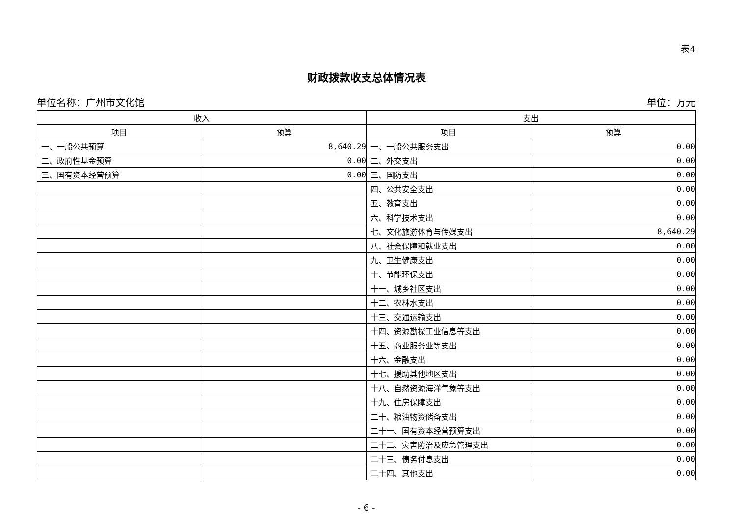表4
财政拨款收支总体情况表
单位名称：广州市文化馆 单位：万元
| 收入 | | 支出 | |
| --- | --- | --- | --- |
| 项目 | 预算 | 项目 | 预算 |
| 一、一般公共预算 | 8,640.29 | 一、一般公共服务支出 | 0.00 |
| 二、政府性基金预算 | 0.00 | 二、外交支出 | 0.00 |
| 三、国有资本经营预算 | 0.00 | 三、国防支出 | 0.00 |
| | | 四、公共安全支出 | 0.00 |
| | | 五、教育支出 | 0.00 |
| | | 六、科学技术支出 | 0.00 |
| | | 七、文化旅游体育与传媒支出 | 8,640.29 |
| | | 八、社会保障和就业支出 | 0.00 |
| | | 九、卫生健康支出 | 0.00 |
| | | 十、节能环保支出 | 0.00 |
| | | 十一、城乡社区支出 | 0.00 |
| | | 十二、农林水支出 | 0.00 |
| | | 十三、交通运输支出 | 0.00 |
| | | 十四、资源勘探工业信息等支出 | 0.00 |
| | | 十五、商业服务业等支出 | 0.00 |
| | | 十六、金融支出 | 0.00 |
| | | 十七、援助其他地区支出 | 0.00 |
| | | 十八、自然资源海洋气象等支出 | 0.00 |
| | | 十九、住房保障支出 | 0.00 |
| | | 二十、粮油物资储备支出 | 0.00 |
| | | 二十一、国有资本经营预算支出 | 0.00 |
| | | 二十二、灾害防治及应急管理支出 | 0.00 |
| | | 二十三、债务付息支出 | 0.00 |
| | | 二十四、其他支出 | 0.00 |
- 6 -